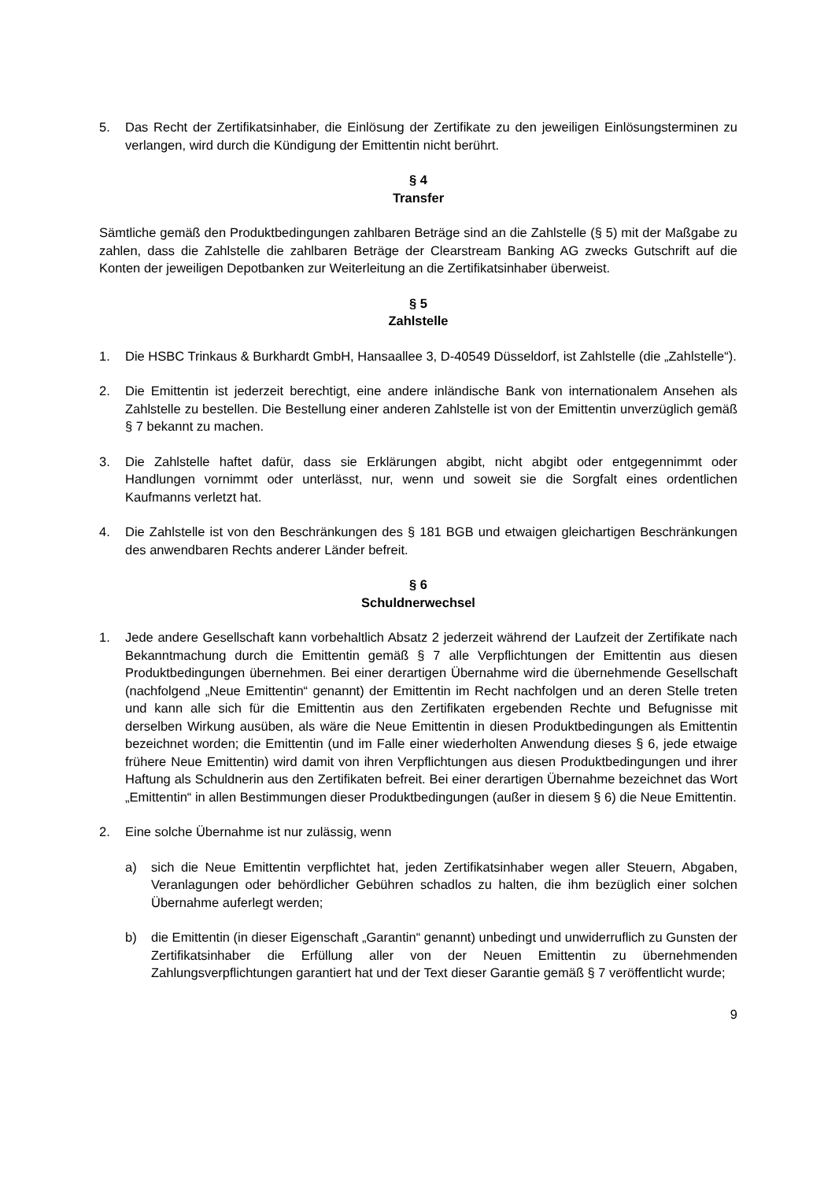5. Das Recht der Zertifikatsinhaber, die Einlösung der Zertifikate zu den jeweiligen Einlösungsterminen zu verlangen, wird durch die Kündigung der Emittentin nicht berührt.
§ 4
Transfer
Sämtliche gemäß den Produktbedingungen zahlbaren Beträge sind an die Zahlstelle (§ 5) mit der Maßgabe zu zahlen, dass die Zahlstelle die zahlbaren Beträge der Clearstream Banking AG zwecks Gutschrift auf die Konten der jeweiligen Depotbanken zur Weiterleitung an die Zertifikatsinhaber überweist.
§ 5
Zahlstelle
1. Die HSBC Trinkaus & Burkhardt GmbH, Hansaallee 3, D-40549 Düsseldorf, ist Zahlstelle (die „Zahlstelle“).
2. Die Emittentin ist jederzeit berechtigt, eine andere inländische Bank von internationalem Ansehen als Zahlstelle zu bestellen. Die Bestellung einer anderen Zahlstelle ist von der Emittentin unverzüglich gemäß § 7 bekannt zu machen.
3. Die Zahlstelle haftet dafür, dass sie Erklärungen abgibt, nicht abgibt oder entgegennimmt oder Handlungen vornimmt oder unterlässt, nur, wenn und soweit sie die Sorgfalt eines ordentlichen Kaufmanns verletzt hat.
4. Die Zahlstelle ist von den Beschränkungen des § 181 BGB und etwaigen gleichartigen Beschränkungen des anwendbaren Rechts anderer Länder befreit.
§ 6
Schuldnerwechsel
1. Jede andere Gesellschaft kann vorbehaltlich Absatz 2 jederzeit während der Laufzeit der Zertifikate nach Bekanntmachung durch die Emittentin gemäß § 7 alle Verpflichtungen der Emittentin aus diesen Produktbedingungen übernehmen. Bei einer derartigen Übernahme wird die übernehmende Gesellschaft (nachfolgend „Neue Emittentin“ genannt) der Emittentin im Recht nachfolgen und an deren Stelle treten und kann alle sich für die Emittentin aus den Zertifikaten ergebenden Rechte und Befugnisse mit derselben Wirkung ausüben, als wäre die Neue Emittentin in diesen Produktbedingungen als Emittentin bezeichnet worden; die Emittentin (und im Falle einer wiederholten Anwendung dieses § 6, jede etwaige frühere Neue Emittentin) wird damit von ihren Verpflichtungen aus diesen Produktbedingungen und ihrer Haftung als Schuldnerin aus den Zertifikaten befreit. Bei einer derartigen Übernahme bezeichnet das Wort „Emittentin“ in allen Bestimmungen dieser Produktbedingungen (außer in diesem § 6) die Neue Emittentin.
2. Eine solche Übernahme ist nur zulässig, wenn
a) sich die Neue Emittentin verpflichtet hat, jeden Zertifikatsinhaber wegen aller Steuern, Abgaben, Veranlagungen oder behördlicher Gebühren schadlos zu halten, die ihm bezüglich einer solchen Übernahme auferlegt werden;
b) die Emittentin (in dieser Eigenschaft „Garantin“ genannt) unbedingt und unwiderruflich zu Gunsten der Zertifikatsinhaber die Erfüllung aller von der Neuen Emittentin zu übernehmenden Zahlungsverpflichtungen garantiert hat und der Text dieser Garantie gemäß § 7 veröffentlicht wurde;
9